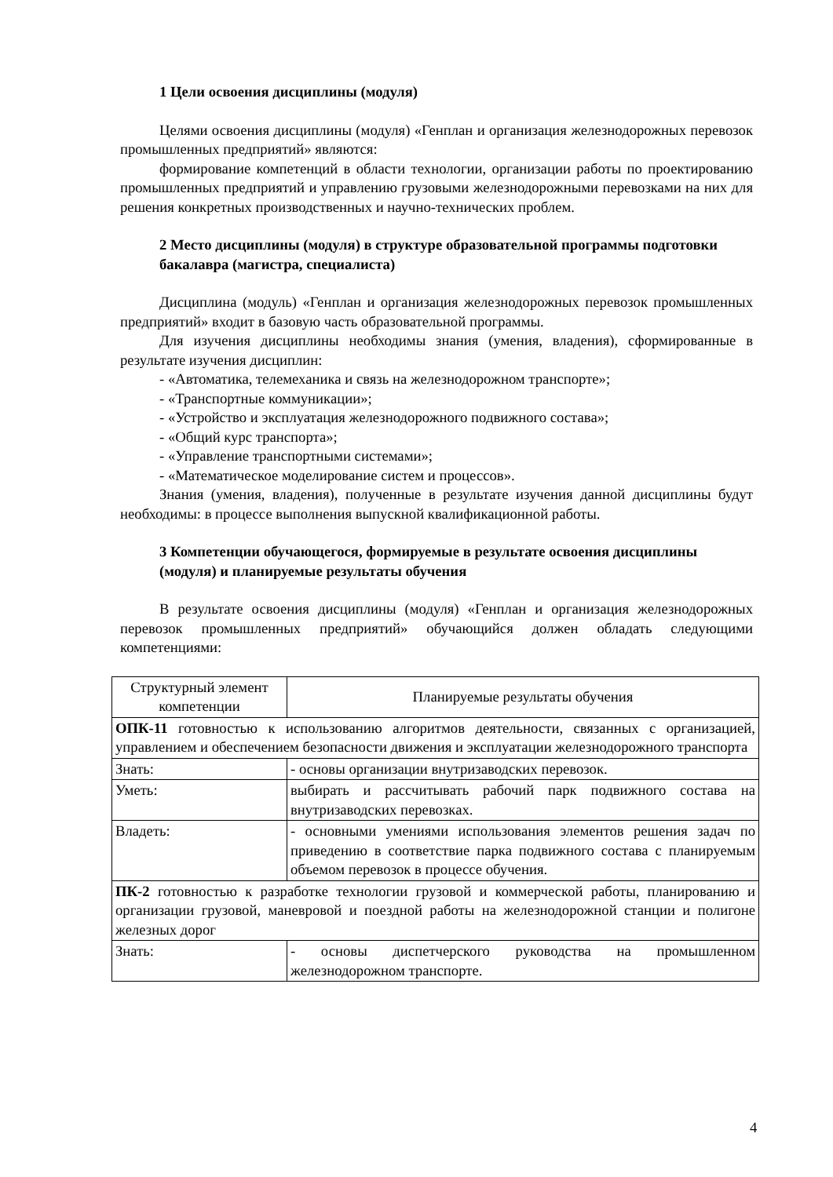1 Цели освоения дисциплины (модуля)
Целями освоения дисциплины (модуля) «Генплан и организация железнодорожных перевозок промышленных предприятий» являются:
формирование компетенций в области технологии, организации работы по проектированию промышленных предприятий и управлению грузовыми железнодорожными перевозками на них для решения конкретных производственных и научно-технических проблем.
2 Место дисциплины (модуля) в структуре образовательной программы подготовки бакалавра (магистра, специалиста)
Дисциплина (модуль) «Генплан и организация железнодорожных перевозок промышленных предприятий» входит в базовую часть образовательной программы.
Для изучения дисциплины необходимы знания (умения, владения), сформированные в результате изучения дисциплин:
- «Автоматика, телемеханика и связь на железнодорожном транспорте»;
- «Транспортные коммуникации»;
- «Устройство и эксплуатация железнодорожного подвижного состава»;
- «Общий курс транспорта»;
- «Управление транспортными системами»;
- «Математическое моделирование систем и процессов».
Знания (умения, владения), полученные в результате изучения данной дисциплины будут необходимы: в процессе выполнения выпускной квалификационной работы.
3 Компетенции обучающегося, формируемые в результате освоения дисциплины (модуля) и планируемые результаты обучения
В результате освоения дисциплины (модуля) «Генплан и организация железнодорожных перевозок промышленных предприятий» обучающийся должен обладать следующими компетенциями:
| Структурный элемент компетенции | Планируемые результаты обучения |
| --- | --- |
| ОПК-11 готовностью к использованию алгоритмов деятельности, связанных с организацией, управлением и обеспечением безопасности движения и эксплуатации железнодорожного транспорта | |
| Знать: | - основы организации внутризаводских перевозок. |
| Уметь: | выбирать и рассчитывать рабочий парк подвижного состава на внутризаводских перевозках. |
| Владеть: | - основными умениями использования элементов решения задач по приведению в соответствие парка подвижного состава с планируемым объемом перевозок в процессе обучения. |
| ПК-2 готовностью к разработке технологии грузовой и коммерческой работы, планированию и организации грузовой, маневровой и поездной работы на железнодорожной станции и полигоне железных дорог | |
| Знать: | - основы диспетчерского руководства на промышленном железнодорожном транспорте. |
4